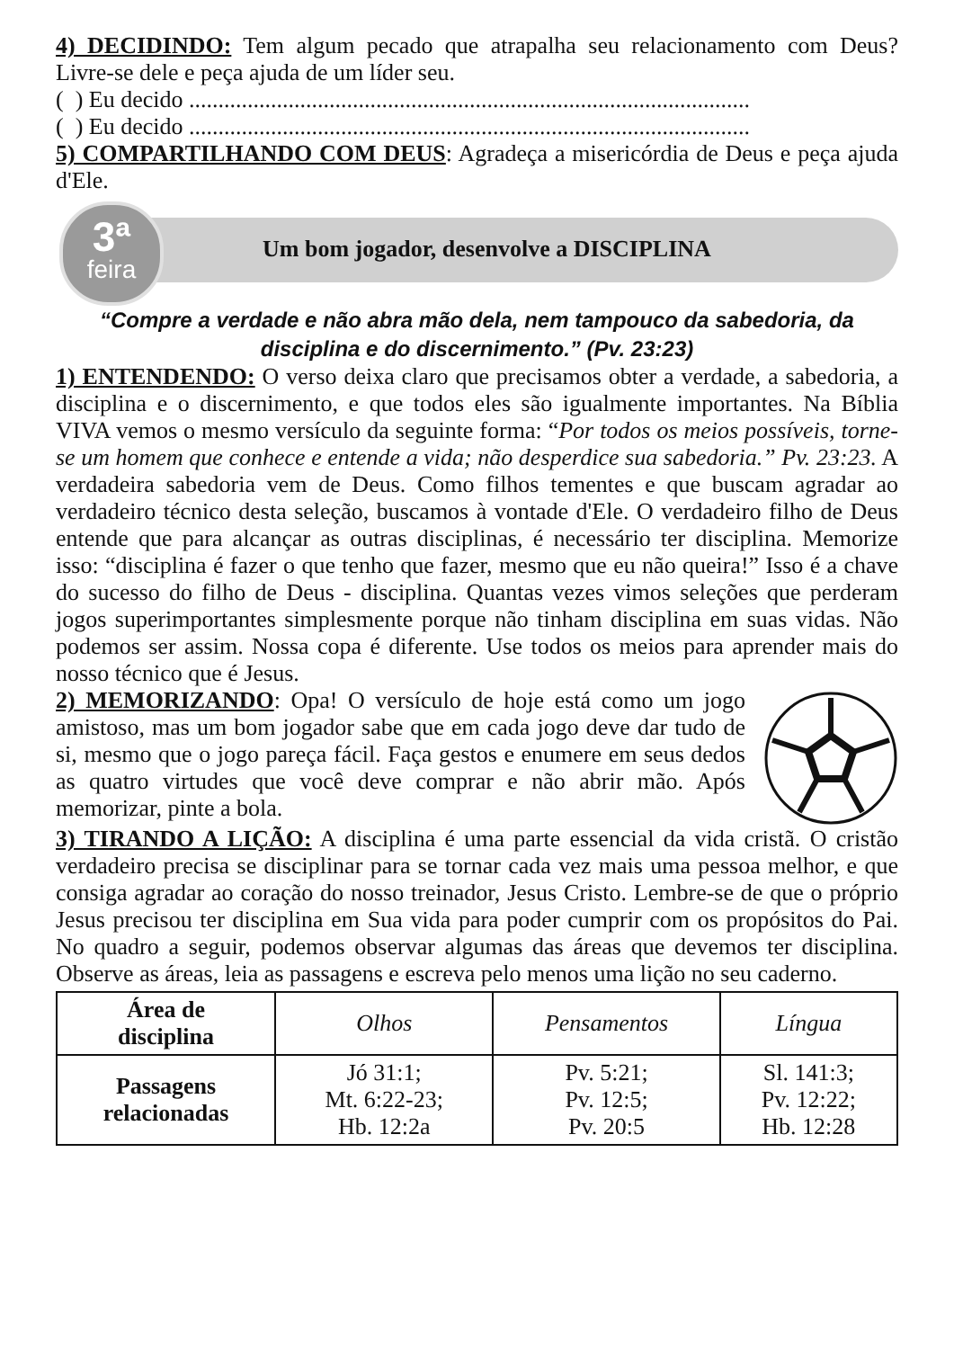4) DECIDINDO: Tem algum pecado que atrapalha seu relacionamento com Deus? Livre-se dele e peça ajuda de um líder seu.
( ) Eu decido ................................................................................................
( ) Eu decido ................................................................................................
5) COMPARTILHANDO COM DEUS: Agradeça a misericórdia de Deus e peça ajuda d'Ele.
3ª
feira
Um bom jogador, desenvolve a DISCIPLINA
“Compre a verdade e não abra mão dela, nem tampouco da sabedoria, da disciplina e do discernimento.” (Pv. 23:23)
1) ENTENDENDO: O verso deixa claro que precisamos obter a verdade, a sabedoria, a disciplina e o discernimento, e que todos eles são igualmente importantes. Na Bíblia VIVA vemos o mesmo versículo da seguinte forma: “Por todos os meios possíveis, torne-se um homem que conhece e entende a vida; não desperdice sua sabedoria.” Pv. 23:23. A verdadeira sabedoria vem de Deus. Como filhos tementes e que buscam agradar ao verdadeiro técnico desta seleção, buscamos à vontade d'Ele. O verdadeiro filho de Deus entende que para alcançar as outras disciplinas, é necessário ter disciplina. Memorize isso: “disciplina é fazer o que tenho que fazer, mesmo que eu não queira!” Isso é a chave do sucesso do filho de Deus - disciplina. Quantas vezes vimos seleções que perderam jogos superimportantes simplesmente porque não tinham disciplina em suas vidas. Não podemos ser assim. Nossa copa é diferente. Use todos os meios para aprender mais do nosso técnico que é Jesus.
2) MEMORIZANDO: Opa! O versículo de hoje está como um jogo amistoso, mas um bom jogador sabe que em cada jogo deve dar tudo de si, mesmo que o jogo pareça fácil. Faça gestos e enumere em seus dedos as quatro virtudes que você deve comprar e não abrir mão. Após memorizar, pinte a bola.
3) TIRANDO A LIÇÃO: A disciplina é uma parte essencial da vida cristã. O cristão verdadeiro precisa se disciplinar para se tornar cada vez mais uma pessoa melhor, e que consiga agradar ao coração do nosso treinador, Jesus Cristo. Lembre-se de que o próprio Jesus precisou ter disciplina em Sua vida para poder cumprir com os propósitos do Pai. No quadro a seguir, podemos observar algumas das áreas que devemos ter disciplina. Observe as áreas, leia as passagens e escreva pelo menos uma lição no seu caderno.
| Área de disciplina | Olhos | Pensamentos | Língua |
| Passagens relacionadas | Jó 31:1; Mt. 6:22-23; Hb. 12:2a | Pv. 5:21; Pv. 12:5; Pv. 20:5 | Sl. 141:3; Pv. 12:22; Hb. 12:28 |